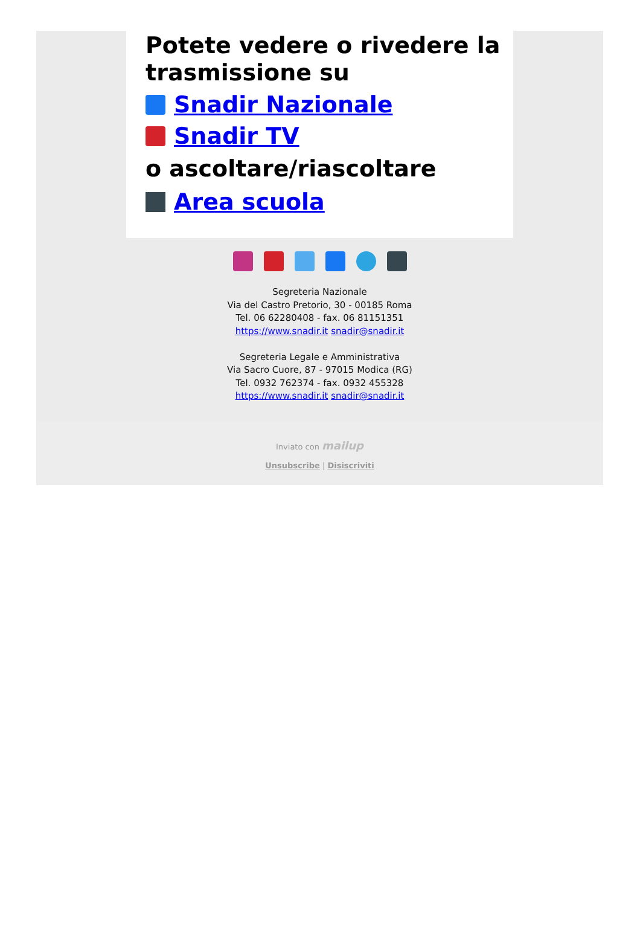Potete vedere o rivedere la trasmissione su
Snadir Nazionale
Snadir TV
o ascoltare/riascoltare
Area scuola
Segreteria Nazionale
Via del Castro Pretorio, 30 - 00185 Roma
Tel. 06 62280408 - fax. 06 81151351
https://www.snadir.it snadir@snadir.it
Segreteria Legale e Amministrativa
Via Sacro Cuore, 87 - 97015 Modica (RG)
Tel. 0932 762374 - fax. 0932 455328
https://www.snadir.it snadir@snadir.it
Inviato con mailup
Unsubscribe | Disiscriviti